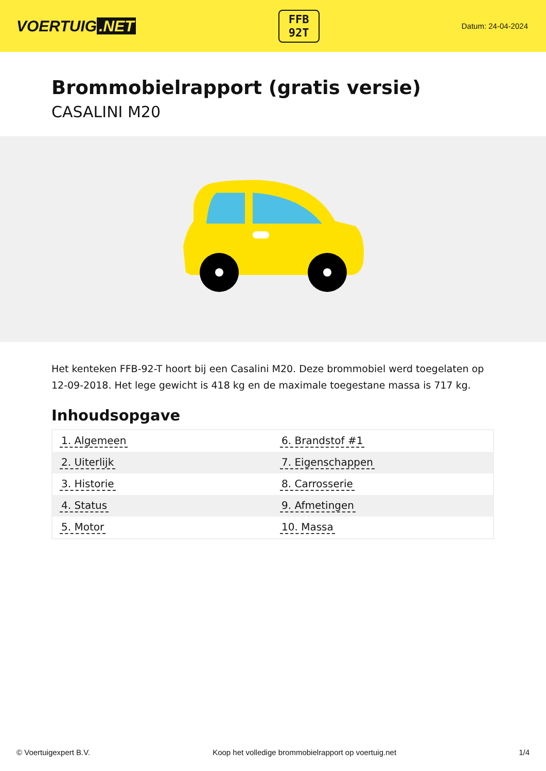VOERTUIG.NET
FFB
92T
Datum: 24-04-2024
Brommobielrapport (gratis versie)
CASALINI M20
Het kenteken FFB-92-T hoort bij een Casalini M20. Deze brommobiel werd toegelaten op 12-09-2018. Het lege gewicht is 418 kg en de maximale toegestane massa is 717 kg.
Inhoudsopgave
| 1. Algemeen | 6. Brandstof #1 |
| 2. Uiterlijk | 7. Eigenschappen |
| 3. Historie | 8. Carrosserie |
| 4. Status | 9. Afmetingen |
| 5. Motor | 10. Massa |
© Voertuigexpert B.V. Koop het volledige brommobielrapport op voertuig.net 1/4